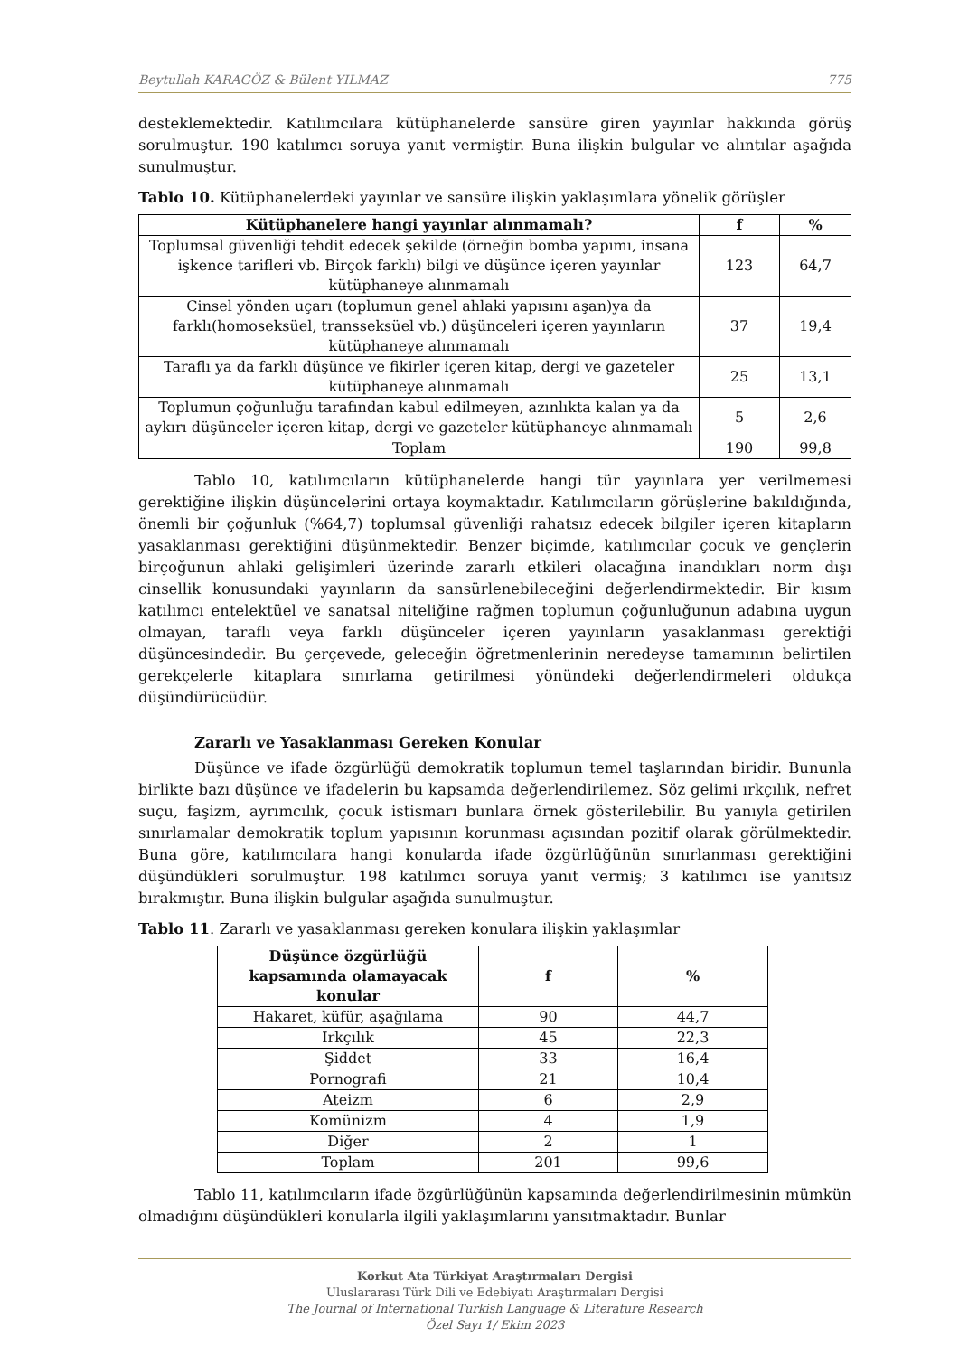Beytullah KARAGÖZ & Bülent YILMAZ 775
desteklemektedir. Katılımcılara kütüphanelerde sansüre giren yayınlar hakkında görüş sorulmuştur. 190 katılımcı soruya yanıt vermiştir. Buna ilişkin bulgular ve alıntılar aşağıda sunulmuştur.
Tablo 10. Kütüphanelerdeki yayınlar ve sansüre ilişkin yaklaşımlara yönelik görüşler
| Kütüphanelere hangi yayınlar alınmamalı? | f | % |
| --- | --- | --- |
| Toplumsal güvenliği tehdit edecek şekilde (örneğin bomba yapımı, insana işkence tarifleri vb. Birçok farklı) bilgi ve düşünce içeren yayınlar kütüphaneye alınmamalı | 123 | 64,7 |
| Cinsel yönden uçarı (toplumun genel ahlaki yapısını aşan)ya da farklı(homoseksüel, transseksüel vb.) düşünceleri içeren yayınların kütüphaneye alınmamalı | 37 | 19,4 |
| Taraflı ya da farklı düşünce ve fikirler içeren kitap, dergi ve gazeteler kütüphaneye alınmamalı | 25 | 13,1 |
| Toplumun çoğunluğu tarafından kabul edilmeyen, azınlıkta kalan ya da aykırı düşünceler içeren kitap, dergi ve gazeteler kütüphaneye alınmamalı | 5 | 2,6 |
| Toplam | 190 | 99,8 |
Tablo 10, katılımcıların kütüphanelerde hangi tür yayınlara yer verilmemesi gerektiğine ilişkin düşüncelerini ortaya koymaktadır. Katılımcıların görüşlerine bakıldığında, önemli bir çoğunluk (%64,7) toplumsal güvenliği rahatsız edecek bilgiler içeren kitapların yasaklanması gerektiğini düşünmektedir. Benzer biçimde, katılımcılar çocuk ve gençlerin birçoğunun ahlaki gelişimleri üzerinde zararlı etkileri olacağına inandıkları norm dışı cinsellik konusundaki yayınların da sansürlenebileceğini değerlendirmektedir. Bir kısım katılımcı entelektüel ve sanatsal niteliğine rağmen toplumun çoğunluğunun adabına uygun olmayan, taraflı veya farklı düşünceler içeren yayınların yasaklanması gerektiği düşüncesindedir. Bu çerçevede, geleceğin öğretmenlerinin neredeyse tamamının belirtilen gerekçelerle kitaplara sınırlama getirilmesi yönündeki değerlendirmeleri oldukça düşündürücüdür.
Zararlı ve Yasaklanması Gereken Konular
Düşünce ve ifade özgürlüğü demokratik toplumun temel taşlarından biridir. Bununla birlikte bazı düşünce ve ifadelerin bu kapsamda değerlendirilemez. Söz gelimi ırkçılık, nefret suçu, faşizm, ayrımcılık, çocuk istismarı bunlara örnek gösterilebilir. Bu yanıyla getirilen sınırlamalar demokratik toplum yapısının korunması açısından pozitif olarak görülmektedir. Buna göre, katılımcılara hangi konularda ifade özgürlüğünün sınırlanması gerektiğini düşündükleri sorulmuştur. 198 katılımcı soruya yanıt vermiş; 3 katılımcı ise yanıtsız bırakmıştır. Buna ilişkin bulgular aşağıda sunulmuştur.
Tablo 11. Zararlı ve yasaklanması gereken konulara ilişkin yaklaşımlar
| Düşünce özgürlüğü kapsamında olamayacak konular | f | % |
| --- | --- | --- |
| Hakaret, küfür, aşağılama | 90 | 44,7 |
| Irkçılık | 45 | 22,3 |
| Şiddet | 33 | 16,4 |
| Pornografi | 21 | 10,4 |
| Ateizm | 6 | 2,9 |
| Komünizm | 4 | 1,9 |
| Diğer | 2 | 1 |
| Toplam | 201 | 99,6 |
Tablo 11, katılımcıların ifade özgürlüğünün kapsamında değerlendirilmesinin mümkün olmadığını düşündükleri konularla ilgili yaklaşımlarını yansıtmaktadır. Bunlar
Korkut Ata Türkiyat Araştırmaları Dergisi
Uluslararası Türk Dili ve Edebiyatı Araştırmaları Dergisi
The Journal of International Turkish Language & Literature Research
Özel Sayı 1/ Ekim 2023